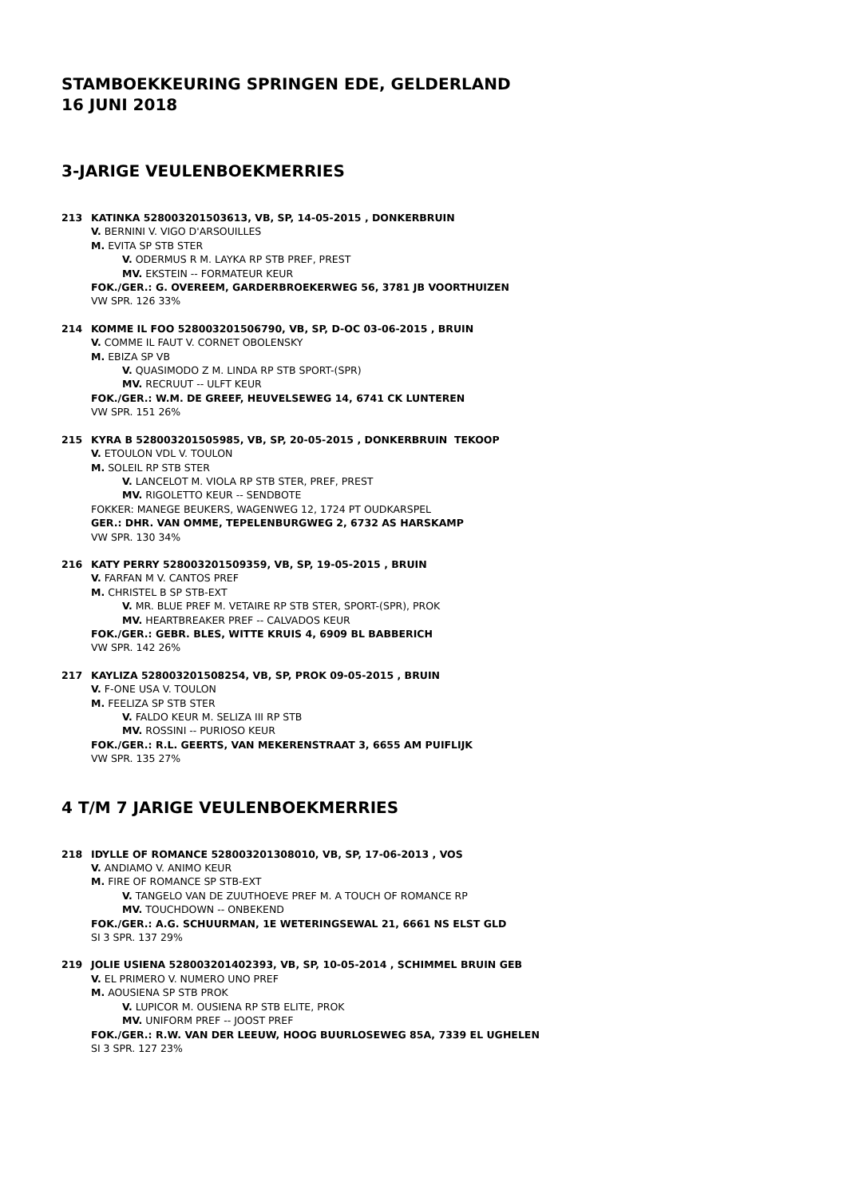STAMBOEKKEURING SPRINGEN EDE, GELDERLAND
16 JUNI 2018
3-JARIGE VEULENBOEKMERRIES
213 KATINKA 528003201503613, VB, SP, 14-05-2015 , DONKERBRUIN
V. BERNINI V. VIGO D'ARSOUILLES
M. EVITA SP STB STER
V. ODERMUS R M. LAYKA RP STB PREF, PREST
MV. EKSTEIN -- FORMATEUR KEUR
FOK./GER.: G. OVEREEM, GARDERBROEKERWEG 56, 3781 JB VOORTHUIZEN
VW SPR. 126 33%
214 KOMME IL FOO 528003201506790, VB, SP, D-OC 03-06-2015 , BRUIN
V. COMME IL FAUT V. CORNET OBOLENSKY
M. EBIZA SP VB
V. QUASIMODO Z M. LINDA RP STB SPORT-(SPR)
MV. RECRUUT -- ULFT KEUR
FOK./GER.: W.M. DE GREEF, HEUVELSEWEG 14, 6741 CK LUNTEREN
VW SPR. 151 26%
215 KYRA B 528003201505985, VB, SP, 20-05-2015 , DONKERBRUIN TEKOOP
V. ETOULON VDL V. TOULON
M. SOLEIL RP STB STER
V. LANCELOT M. VIOLA RP STB STER, PREF, PREST
MV. RIGOLETTO KEUR -- SENDBOTE
FOKKER: MANEGE BEUKERS, WAGENWEG 12, 1724 PT OUDKARSPEL
GER.: DHR. VAN OMME, TEPELENBURGWEG 2, 6732 AS HARSKAMP
VW SPR. 130 34%
216 KATY PERRY 528003201509359, VB, SP, 19-05-2015 , BRUIN
V. FARFAN M V. CANTOS PREF
M. CHRISTEL B SP STB-EXT
V. MR. BLUE PREF M. VETAIRE RP STB STER, SPORT-(SPR), PROK
MV. HEARTBREAKER PREF -- CALVADOS KEUR
FOK./GER.: GEBR. BLES, WITTE KRUIS 4, 6909 BL BABBERICH
VW SPR. 142 26%
217 KAYLIZA 528003201508254, VB, SP, PROK 09-05-2015 , BRUIN
V. F-ONE USA V. TOULON
M. FEELIZA SP STB STER
V. FALDO KEUR M. SELIZA III RP STB
MV. ROSSINI -- PURIOSO KEUR
FOK./GER.: R.L. GEERTS, VAN MEKERENSTRAAT 3, 6655 AM PUIFLIJK
VW SPR. 135 27%
4 T/M 7 JARIGE VEULENBOEKMERRIES
218 IDYLLE OF ROMANCE 528003201308010, VB, SP, 17-06-2013 , VOS
V. ANDIAMO V. ANIMO KEUR
M. FIRE OF ROMANCE SP STB-EXT
V. TANGELO VAN DE ZUUTHOEVE PREF M. A TOUCH OF ROMANCE RP
MV. TOUCHDOWN -- ONBEKEND
FOK./GER.: A.G. SCHUURMAN, 1E WETERINGSEWAL 21, 6661 NS ELST GLD
SI 3 SPR. 137 29%
219 JOLIE USIENA 528003201402393, VB, SP, 10-05-2014 , SCHIMMEL BRUIN GEB
V. EL PRIMERO V. NUMERO UNO PREF
M. AOUSIENA SP STB PROK
V. LUPICOR M. OUSIENA RP STB ELITE, PROK
MV. UNIFORM PREF -- JOOST PREF
FOK./GER.: R.W. VAN DER LEEUW, HOOG BUURLOSEWEG 85A, 7339 EL UGHELEN
SI 3 SPR. 127 23%